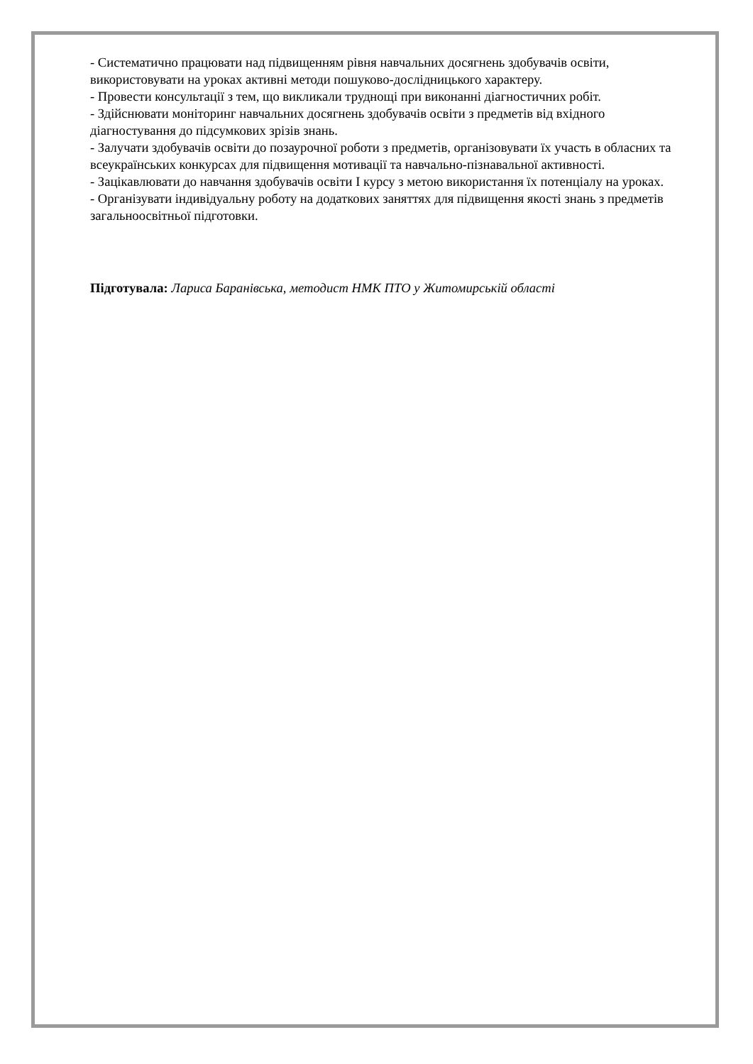- Систематично працювати над підвищенням рівня навчальних досягнень здобувачів освіти, використовувати на уроках активні методи пошуково-дослідницького характеру.
- Провести консультації з тем, що викликали труднощі при виконанні діагностичних робіт.
- Здійснювати моніторинг навчальних досягнень здобувачів освіти з предметів від вхідного діагностування до підсумкових зрізів знань.
- Залучати здобувачів освіти до позаурочної роботи з предметів, організовувати їх участь в обласних та всеукраїнських конкурсах для підвищення мотивації та навчально-пізнавальної активності.
- Зацікавлювати до навчання здобувачів освіти I курсу з метою використання їх потенціалу на уроках.
- Організувати індивідуальну роботу на додаткових заняттях для підвищення якості знань з предметів загальноосвітньої підготовки.
Підготувала: Лариса Баранівська, методист НМК ПТО у Житомирській області